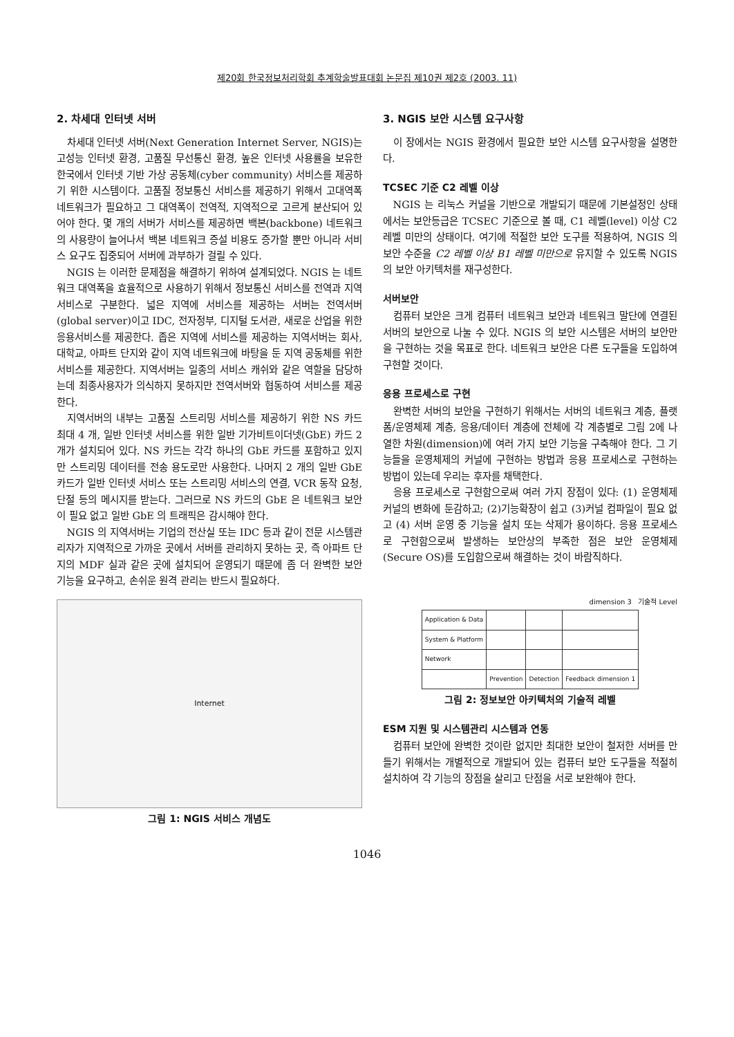제20회 한국정보처리학회 추계학술발표대회 논문집 제10권 제2호 (2003. 11)
2. 차세대 인터넷 서버
차세대 인터넷 서버(Next Generation Internet Server, NGIS)는 고성능 인터넷 환경, 고품질 무선통신 환경, 높은 인터넷 사용률을 보유한 한국에서 인터넷 기반 가상 공동체(cyber community) 서비스를 제공하기 위한 시스템이다. 고품질 정보통신 서비스를 제공하기 위해서 고대역폭 네트워크가 필요하고 그 대역폭이 전역적, 지역적으로 고르게 분산되어 있어야 한다. 몇 개의 서버가 서비스를 제공하면 백본(backbone) 네트워크의 사용량이 늘어나서 백본 네트워크 증설 비용도 증가할 뿐만 아니라 서비스 요구도 집중되어 서버에 과부하가 걸릴 수 있다.
NGIS 는 이러한 문제점을 해결하기 위하여 설계되었다. NGIS 는 네트워크 대역폭을 효율적으로 사용하기 위해서 정보통신 서비스를 전역과 지역 서비스로 구분한다. 넓은 지역에 서비스를 제공하는 서버는 전역서버(global server)이고 IDC, 전자정부, 디지털 도서관, 새로운 산업을 위한 응용서비스를 제공한다. 좁은 지역에 서비스를 제공하는 지역서버는 회사, 대학교, 아파트 단지와 같이 지역 네트워크에 바탕을 둔 지역 공동체를 위한 서비스를 제공한다. 지역서버는 일종의 서비스 캐쉬와 같은 역할을 담당하는데 최종사용자가 의식하지 못하지만 전역서버와 협동하여 서비스를 제공한다.
지역서버의 내부는 고품질 스트리밍 서비스를 제공하기 위한 NS 카드 최대 4 개, 일반 인터넷 서비스를 위한 일반 기가비트이더넷(GbE) 카드 2 개가 설치되어 있다. NS 카드는 각각 하나의 GbE 카드를 포함하고 있지만 스트리밍 데이터를 전송 용도로만 사용한다. 나머지 2 개의 일반 GbE 카드가 일반 인터넷 서비스 또는 스트리밍 서비스의 연결, VCR 동작 요청, 단절 등의 메시지를 받는다. 그러므로 NS 카드의 GbE 은 네트워크 보안이 필요 없고 일반 GbE 의 트래픽은 감시해야 한다.
NGIS 의 지역서버는 기업의 전산실 또는 IDC 등과 같이 전문 시스템관리자가 지역적으로 가까운 곳에서 서버를 관리하지 못하는 곳, 즉 아파트 단지의 MDF 실과 같은 곳에 설치되어 운영되기 때문에 좀 더 완벽한 보안 기능을 요구하고, 손쉬운 원격 관리는 반드시 필요하다.
Internet
그림 1: NGIS 서비스 개념도
3. NGIS 보안 시스템 요구사항
이 장에서는 NGIS 환경에서 필요한 보안 시스템 요구사항을 설명한다.
TCSEC 기준 C2 레벨 이상
NGIS 는 리눅스 커널을 기반으로 개발되기 때문에 기본설정인 상태에서는 보안등급은 TCSEC 기준으로 볼 때, C1 레벨(level) 이상 C2 레벨 미만의 상태이다. 여기에 적절한 보안 도구를 적용하여, NGIS 의 보안 수준을 C2 레벨 이상 B1 레벨 미만으로 유지할 수 있도록 NGIS 의 보안 아키텍처를 재구성한다.
서버보안
컴퓨터 보안은 크게 컴퓨터 네트워크 보안과 네트워크 말단에 연결된 서버의 보안으로 나눌 수 있다. NGIS 의 보안 시스템은 서버의 보안만을 구현하는 것을 목표로 한다. 네트워크 보안은 다른 도구들을 도입하여 구현할 것이다.
응용 프로세스로 구현
완벽한 서버의 보안을 구현하기 위해서는 서버의 네트워크 계층, 플랫폼/운영체제 계층, 응용/데이터 계층에 전체에 각 계층별로 그림 2에 나열한 차원(dimension)에 여러 가지 보안 기능을 구축해야 한다. 그 기능들을 운영체제의 커널에 구현하는 방법과 응용 프로세스로 구현하는 방법이 있는데 우리는 후자를 채택한다.
응용 프로세스로 구현함으로써 여러 가지 장점이 있다: (1) 운영체제 커널의 변화에 둔감하고; (2)기능확장이 쉽고 (3)커널 컴파일이 필요 없고 (4) 서버 운영 중 기능을 설치 또는 삭제가 용이하다. 응용 프로세스로 구현함으로써 발생하는 보안상의 부족한 점은 보안 운영체제(Secure OS)를 도입함으로써 해결하는 것이 바람직하다.
dimension 3 기술적 Level
| Application & Data | | | |
| System & Platform | | | |
| Network | | | |
| | Prevention | Detection | Feedback dimension 1 |
그림 2: 정보보안 아키텍처의 기술적 레벨
ESM 지원 및 시스템관리 시스템과 연동
컴퓨터 보안에 완벽한 것이란 없지만 최대한 보안이 철저한 서버를 만들기 위해서는 개별적으로 개발되어 있는 컴퓨터 보안 도구들을 적절히 설치하여 각 기능의 장점을 살리고 단점을 서로 보완해야 한다.
1046